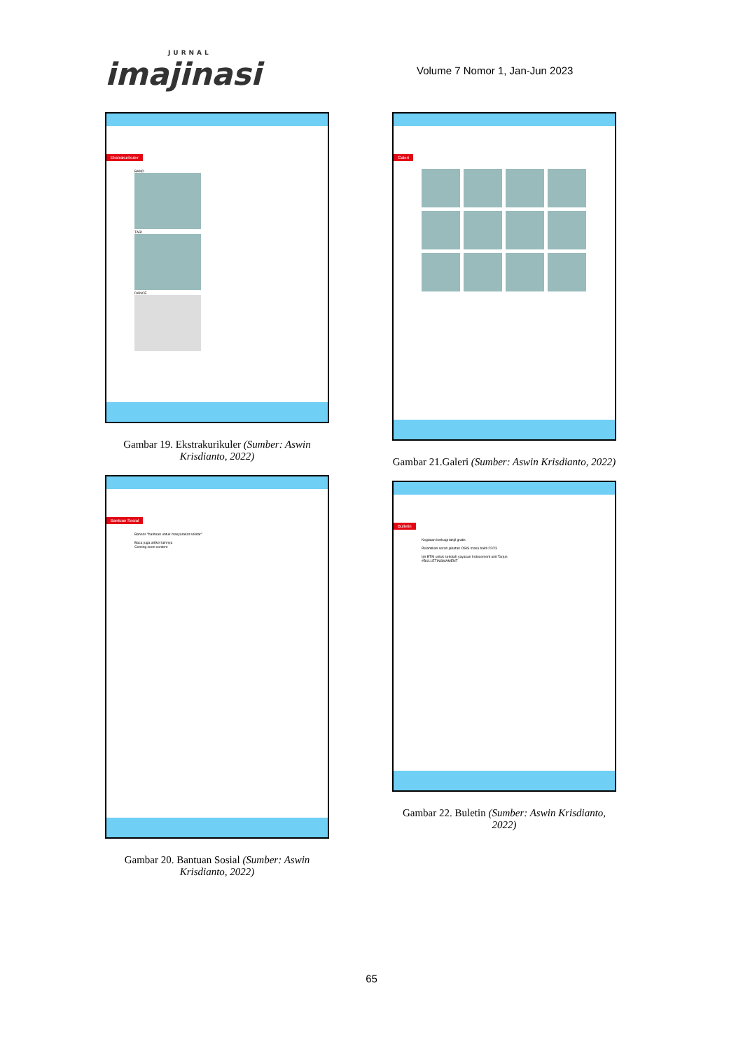JURNAL
imajinasi
Volume 7 Nomor 1, Jan-Jun 2023
Ekstrakurikuler
BAND
TARI
DANCE
Gambar 19. Ekstrakurikuler (Sumber: Aswin Krisdianto, 2022)
Bantuan Sosial
Bansos "bantuan untuk masyarakat sekitar"
Baca juga artikel lainnya
Coming soon content
Gambar 20. Bantuan Sosial (Sumber: Aswin Krisdianto, 2022)
Galeri
Gambar 21.Galeri (Sumber: Aswin Krisdianto, 2022)
Bulletin
Kegiatan berbagi takjil gratis
Pelantikan serah jabatan OSIS masa bakti 22/23
Ijin BTM untuk sekolah yayasan Indocement unit Tarjun
#BULLETINSMAMENT
Gambar 22. Buletin (Sumber: Aswin Krisdianto, 2022)
65